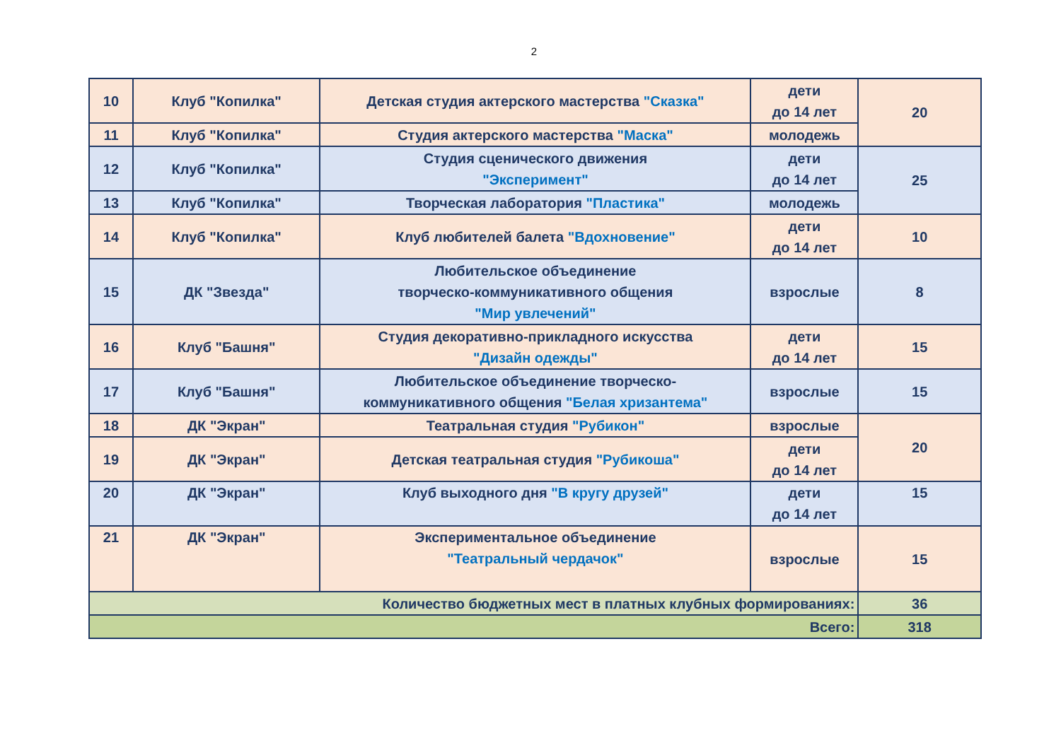2
| 10 | Клуб "Копилка" | Детская студия актерского мастерства "Сказка" | дети до 14 лет | 20 |
| 11 | Клуб "Копилка" | Студия актерского мастерства "Маска" | молодежь | |
| 12 | Клуб "Копилка" | Студия сценического движения "Эксперимент" | дети до 14 лет | 25 |
| 13 | Клуб "Копилка" | Творческая лаборатория "Пластика" | молодежь | |
| 14 | Клуб "Копилка" | Клуб любителей балета "Вдохновение" | дети до 14 лет | 10 |
| 15 | ДК "Звезда" | Любительское объединение творческо-коммуникативного общения "Мир увлечений" | взрослые | 8 |
| 16 | Клуб "Башня" | Студия декоративно-прикладного искусства "Дизайн одежды" | дети до 14 лет | 15 |
| 17 | Клуб "Башня" | Любительское объединение творческо- коммуникативного общения "Белая хризантема" | взрослые | 15 |
| 18 | ДК "Экран" | Театральная студия "Рубикон" | взрослые | 20 |
| 19 | ДК "Экран" | Детская театральная студия "Рубикоша" | дети до 14 лет | |
| 20 | ДК "Экран" | Клуб выходного дня "В кругу друзей" | дети до 14 лет | 15 |
| 21 | ДК "Экран" | Экспериментальное объединение "Театральный чердачок" | взрослые | 15 |
| Количество бюджетных мест в платных клубных формированиях: | | | | 36 |
| Всего: | | | | 318 |